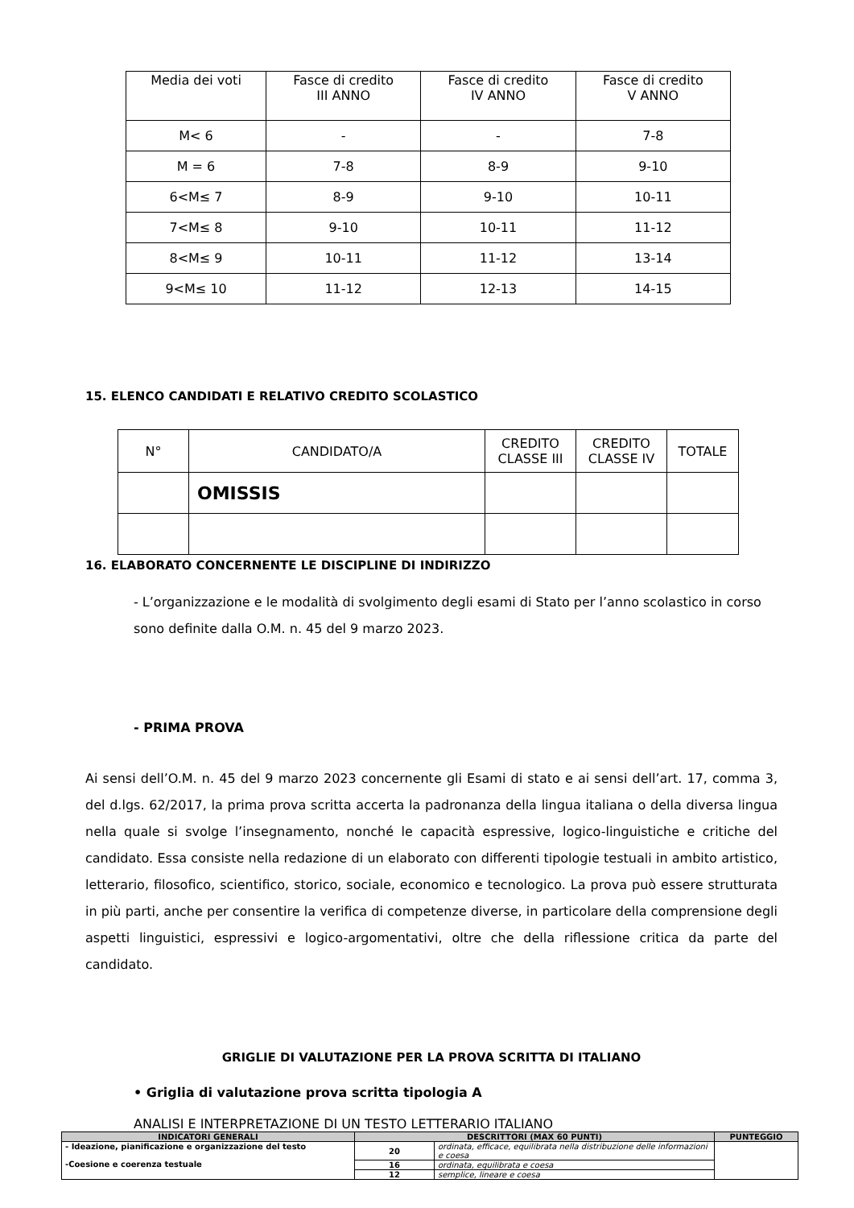| Media dei voti | Fasce di credito III ANNO | Fasce di credito IV ANNO | Fasce di credito V ANNO |
| --- | --- | --- | --- |
| M< 6 | - | - | 7-8 |
| M = 6 | 7-8 | 8-9 | 9-10 |
| 6<M≤ 7 | 8-9 | 9-10 | 10-11 |
| 7<M≤ 8 | 9-10 | 10-11 | 11-12 |
| 8<M≤ 9 | 10-11 | 11-12 | 13-14 |
| 9<M≤ 10 | 11-12 | 12-13 | 14-15 |
15. ELENCO CANDIDATI E RELATIVO CREDITO SCOLASTICO
| N° | CANDIDATO/A | CREDITO CLASSE III | CREDITO CLASSE IV | TOTALE |
| --- | --- | --- | --- | --- |
| | OMISSIS | | | |
16. ELABORATO CONCERNENTE LE DISCIPLINE DI INDIRIZZO
- L’organizzazione e le modalità di svolgimento degli esami di Stato per l’anno scolastico in corso sono definite dalla O.M. n. 45 del 9 marzo 2023.
- PRIMA PROVA
Ai sensi dell’O.M. n. 45 del 9 marzo 2023 concernente gli Esami di stato e ai sensi dell’art. 17, comma 3, del d.lgs. 62/2017, la prima prova scritta accerta la padronanza della lingua italiana o della diversa lingua nella quale si svolge l’insegnamento, nonché le capacità espressive, logico-linguistiche e critiche del candidato. Essa consiste nella redazione di un elaborato con differenti tipologie testuali in ambito artistico, letterario, filosofico, scientifico, storico, sociale, economico e tecnologico. La prova può essere strutturata in più parti, anche per consentire la verifica di competenze diverse, in particolare della comprensione degli aspetti linguistici, espressivi e logico-argomentativi, oltre che della riflessione critica da parte del candidato.
GRIGLIE DI VALUTAZIONE PER LA PROVA SCRITTA DI ITALIANO
• Griglia di valutazione prova scritta tipologia A
ANALISI E INTERPRETAZIONE DI UN TESTO LETTERARIO ITALIANO
| INDICATORI GENERALI | DESCRITTORI (MAX 60 PUNTI) | | PUNTEGGIO |
| --- | --- | --- | --- |
| - Ideazione, pianificazione e organizzazione del testo -Coesione e coerenza testuale | 20 | ordinata, efficace, equilibrata nella distribuzione delle informazioni e coesa | |
| | 16 | ordinata, equilibrata e coesa | |
| | 12 | semplice, lineare e coesa | |